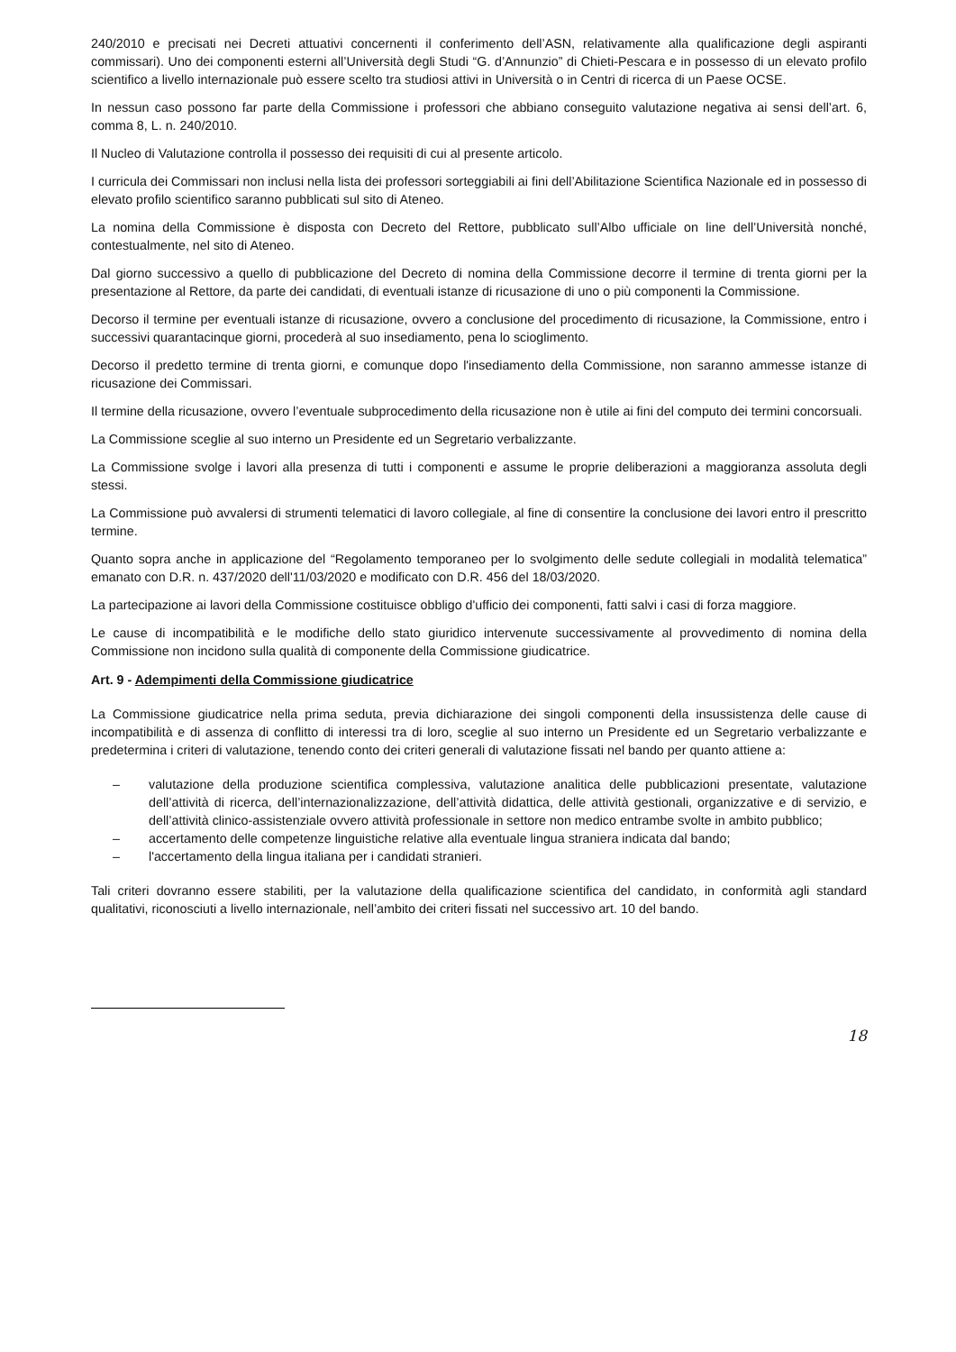240/2010 e precisati nei Decreti attuativi concernenti il conferimento dell’ASN, relativamente alla qualificazione degli aspiranti commissari). Uno dei componenti esterni all’Università degli Studi “G. d’Annunzio” di Chieti-Pescara e in possesso di un elevato profilo scientifico a livello internazionale può essere scelto tra studiosi attivi in Università o in Centri di ricerca di un Paese OCSE.
In nessun caso possono far parte della Commissione i professori che abbiano conseguito valutazione negativa ai sensi dell’art. 6, comma 8, L. n. 240/2010.
Il Nucleo di Valutazione controlla il possesso dei requisiti di cui al presente articolo.
I curricula dei Commissari non inclusi nella lista dei professori sorteggiabili ai fini dell’Abilitazione Scientifica Nazionale ed in possesso di elevato profilo scientifico saranno pubblicati sul sito di Ateneo.
La nomina della Commissione è disposta con Decreto del Rettore, pubblicato sull’Albo ufficiale on line dell’Università nonché, contestualmente, nel sito di Ateneo.
Dal giorno successivo a quello di pubblicazione del Decreto di nomina della Commissione decorre il termine di trenta giorni per la presentazione al Rettore, da parte dei candidati, di eventuali istanze di ricusazione di uno o più componenti la Commissione.
Decorso il termine per eventuali istanze di ricusazione, ovvero a conclusione del procedimento di ricusazione, la Commissione, entro i successivi quarantacinque giorni, procederà al suo insediamento, pena lo scioglimento.
Decorso il predetto termine di trenta giorni, e comunque dopo l'insediamento della Commissione, non saranno ammesse istanze di ricusazione dei Commissari.
Il termine della ricusazione, ovvero l’eventuale subprocedimento della ricusazione non è utile ai fini del computo dei termini concorsuali.
La Commissione sceglie al suo interno un Presidente ed un Segretario verbalizzante.
La Commissione svolge i lavori alla presenza di tutti i componenti e assume le proprie deliberazioni a maggioranza assoluta degli stessi.
La Commissione può avvalersi di strumenti telematici di lavoro collegiale, al fine di consentire la conclusione dei lavori entro il prescritto termine.
Quanto sopra anche in applicazione del “Regolamento temporaneo per lo svolgimento delle sedute collegiali in modalità telematica” emanato con D.R. n. 437/2020 dell'11/03/2020 e modificato con D.R. 456 del 18/03/2020.
La partecipazione ai lavori della Commissione costituisce obbligo d'ufficio dei componenti, fatti salvi i casi di forza maggiore.
Le cause di incompatibilità e le modifiche dello stato giuridico intervenute successivamente al provvedimento di nomina della Commissione non incidono sulla qualità di componente della Commissione giudicatrice.
Art. 9 - Adempimenti della Commissione giudicatrice
La Commissione giudicatrice nella prima seduta, previa dichiarazione dei singoli componenti della insussistenza delle cause di incompatibilità e di assenza di conflitto di interessi tra di loro, sceglie al suo interno un Presidente ed un Segretario verbalizzante e predetermina i criteri di valutazione, tenendo conto dei criteri generali di valutazione fissati nel bando per quanto attiene a:
– valutazione della produzione scientifica complessiva, valutazione analitica delle pubblicazioni presentate, valutazione dell’attività di ricerca, dell’internazionalizzazione, dell’attività didattica, delle attività gestionali, organizzative e di servizio, e dell’attività clinico-assistenziale ovvero attività professionale in settore non medico entrambe svolte in ambito pubblico;
– accertamento delle competenze linguistiche relative alla eventuale lingua straniera indicata dal bando;
– l'accertamento della lingua italiana per i candidati stranieri.
Tali criteri dovranno essere stabiliti, per la valutazione della qualificazione scientifica del candidato, in conformità agli standard qualitativi, riconosciuti a livello internazionale, nell’ambito dei criteri fissati nel successivo art. 10 del bando.
18